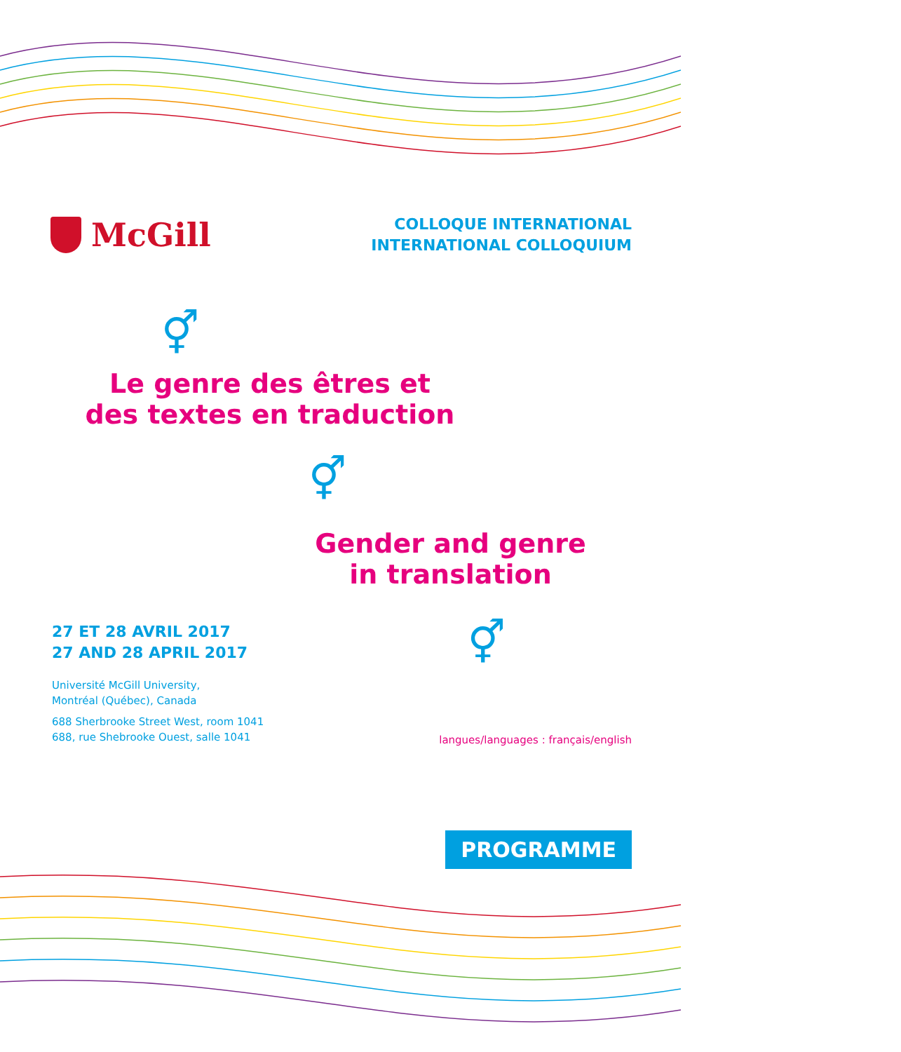McGill
COLLOQUE INTERNATIONAL
INTERNATIONAL COLLOQUIUM
⚥
Le genre des êtres et
des textes en traduction
⚥
Gender and genre
in translation
27 ET 28 AVRIL 2017
27 AND 28 APRIL 2017
Université McGill University,
Montréal (Québec), Canada
688 Sherbrooke Street West, room 1041
688, rue Shebrooke Ouest, salle 1041
⚥
langues/languages : français/english
PROGRAMME